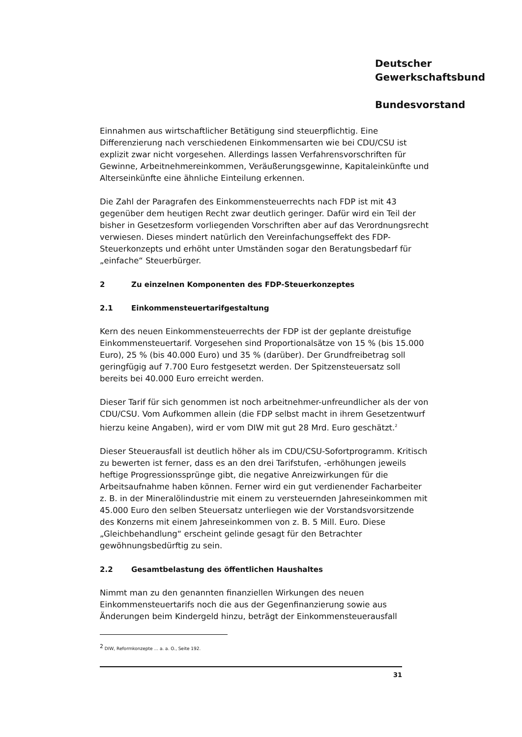Deutscher
Gewerkschaftsbund
Bundesvorstand
Einnahmen aus wirtschaftlicher Betätigung sind steuerpflichtig. Eine Differenzierung nach verschiedenen Einkommensarten wie bei CDU/CSU ist explizit zwar nicht vorgesehen. Allerdings lassen Verfahrensvorschriften für Gewinne, Arbeitnehmereinkommen, Veräußerungsgewinne, Kapitaleinkünfte und Alterseinkünfte eine ähnliche Einteilung erkennen.
Die Zahl der Paragrafen des Einkommensteuerrechts nach FDP ist mit 43 gegenüber dem heutigen Recht zwar deutlich geringer. Dafür wird ein Teil der bisher in Gesetzesform vorliegenden Vorschriften aber auf das Verordnungsrecht verwiesen. Dieses mindert natürlich den Vereinfachungseffekt des FDP-Steuerkonzepts und erhöht unter Umständen sogar den Beratungsbedarf für „einfache“ Steuerbürger.
2 Zu einzelnen Komponenten des FDP-Steuerkonzeptes
2.1 Einkommensteuertarifgestaltung
Kern des neuen Einkommensteuerrechts der FDP ist der geplante dreistufige Einkommensteuertarif. Vorgesehen sind Proportionalsätze von 15 % (bis 15.000 Euro), 25 % (bis 40.000 Euro) und 35 % (darüber). Der Grundfreibetrag soll geringfügig auf 7.700 Euro festgesetzt werden. Der Spitzensteuersatz soll bereits bei 40.000 Euro erreicht werden.
Dieser Tarif für sich genommen ist noch arbeitnehmer-unfreundlicher als der von CDU/CSU. Vom Aufkommen allein (die FDP selbst macht in ihrem Gesetzentwurf hierzu keine Angaben), wird er vom DIW mit gut 28 Mrd. Euro geschätzt.<sup>2</sup>
Dieser Steuerausfall ist deutlich höher als im CDU/CSU-Sofortprogramm. Kritisch zu bewerten ist ferner, dass es an den drei Tarifstufen, -erhöhungen jeweils heftige Progressionssprünge gibt, die negative Anreizwirkungen für die Arbeitsaufnahme haben können. Ferner wird ein gut verdienender Facharbeiter z. B. in der Mineralölindustrie mit einem zu versteuernden Jahreseinkommen mit 45.000 Euro den selben Steuersatz unterliegen wie der Vorstandsvorsitzende des Konzerns mit einem Jahreseinkommen von z. B. 5 Mill. Euro. Diese „Gleichbehandlung“ erscheint gelinde gesagt für den Betrachter gewöhnungsbedürftig zu sein.
2.2 Gesamtbelastung des öffentlichen Haushaltes
Nimmt man zu den genannten finanziellen Wirkungen des neuen Einkommensteuertarifs noch die aus der Gegenfinanzierung sowie aus Änderungen beim Kindergeld hinzu, beträgt der Einkommensteuerausfall
<sup>2</sup> DIW, Reformkonzepte ... a. a. O., Seite 192.
31